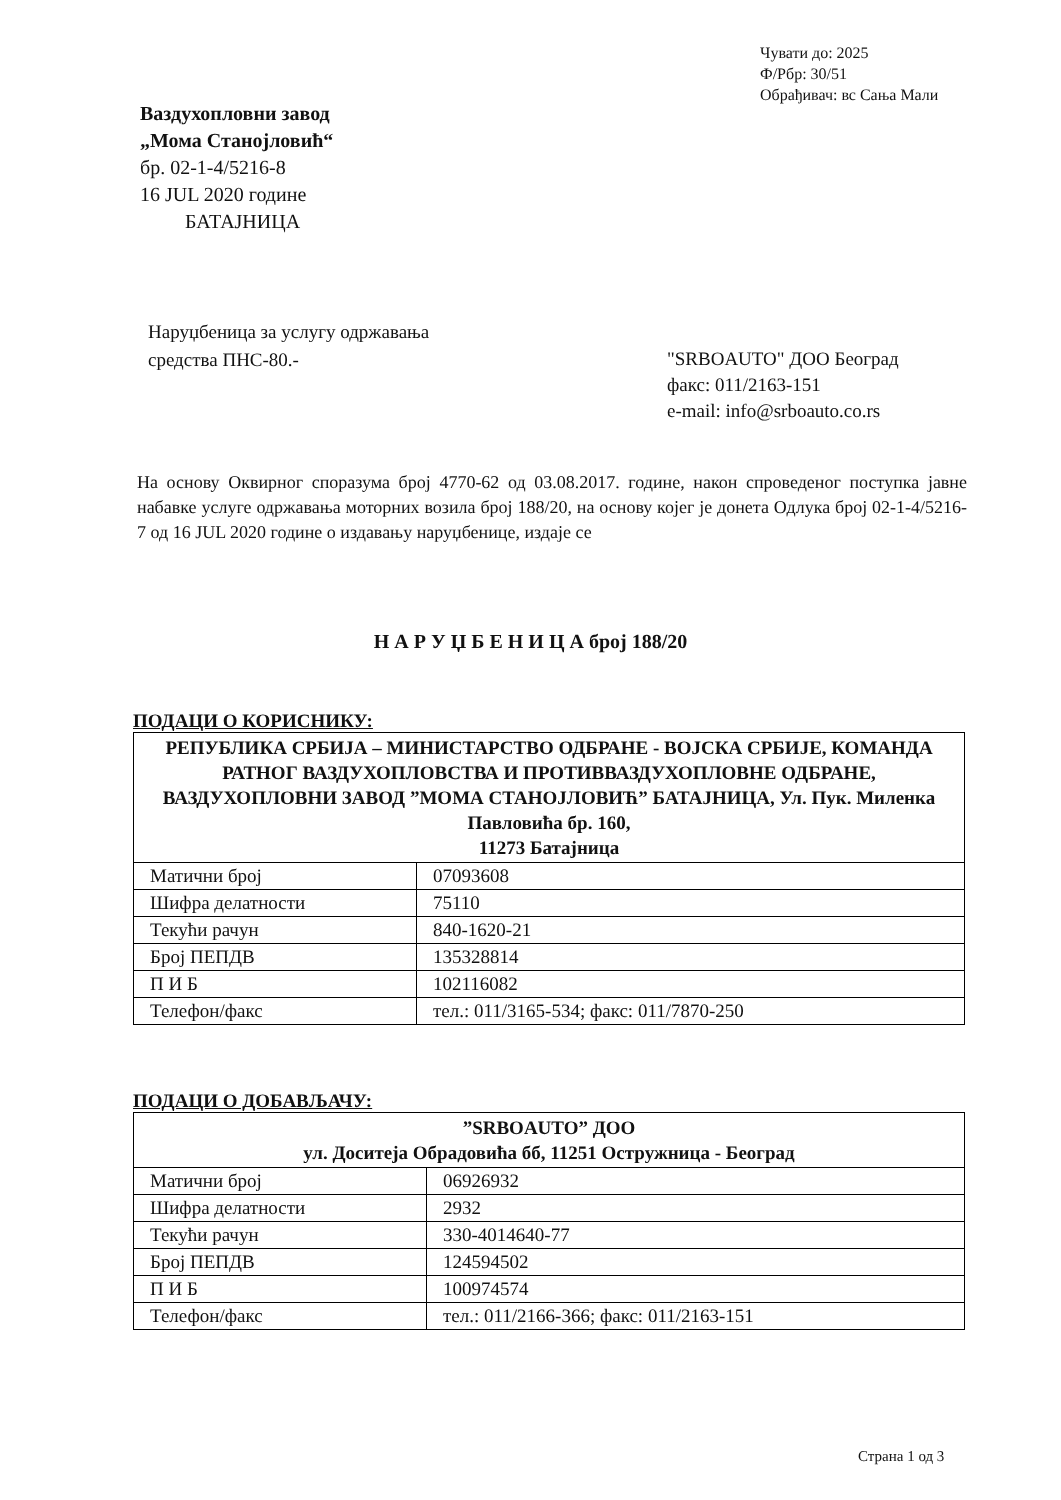Чувати до: 2025
Ф/Рбр: 30/51
Обрађивач: вс Сања Мали
Ваздухопловни завод
„Мома Станојловић“
бр. 02-1-4/5216-8
16 JUL 2020 године
БАТАЈНИЦА
Наруџбеница за услугу одржавања
средства ПНС-80.-
"SRBOAUTO" ДОО Београд
факс: 011/2163-151
e-mail: info@srboauto.co.rs
На основу Оквирног споразума број 4770-62 од 03.08.2017. године, након спроведеног поступка јавне набавке услуге одржавања моторних возила број 188/20, на основу којег је донета Одлука број 02-1-4/5216-7 од 16 JUL 2020 године о издавању наруџбенице, издаје се
Н А Р У Џ Б Е Н И Ц А број 188/20
ПОДАЦИ О КОРИСНИКУ:
| РЕПУБЛИКА СРБИЈА – МИНИСТАРСТВО ОДБРАНЕ - ВОЈСКА СРБИЈЕ, КОМАНДА РАТНОГ ВАЗДУХОПЛОВСТВА И ПРОТИВВАЗДУХОПЛОВНЕ ОДБРАНЕ, ВАЗДУХОПЛОВНИ ЗАВОД ”МОМА СТАНОЈЛОВИЋ” БАТАЈНИЦА, Ул. Пук. Миленка Павловића бр. 160, 11273 Батајница | |
| Матични број | 07093608 |
| Шифра делатности | 75110 |
| Текући рачун | 840-1620-21 |
| Број ПЕПДВ | 135328814 |
| П И Б | 102116082 |
| Телефон/факс | тел.: 011/3165-534; факс: 011/7870-250 |
ПОДАЦИ О ДОБАВЉАЧУ:
| ”SRBOAUTO” ДОО ул. Доситеја Обрадовића бб, 11251 Остружница - Београд | |
| Матични број | 06926932 |
| Шифра делатности | 2932 |
| Текући рачун | 330-4014640-77 |
| Број ПЕПДВ | 124594502 |
| П И Б | 100974574 |
| Телефон/факс | тел.: 011/2166-366; факс: 011/2163-151 |
Страна 1 од 3